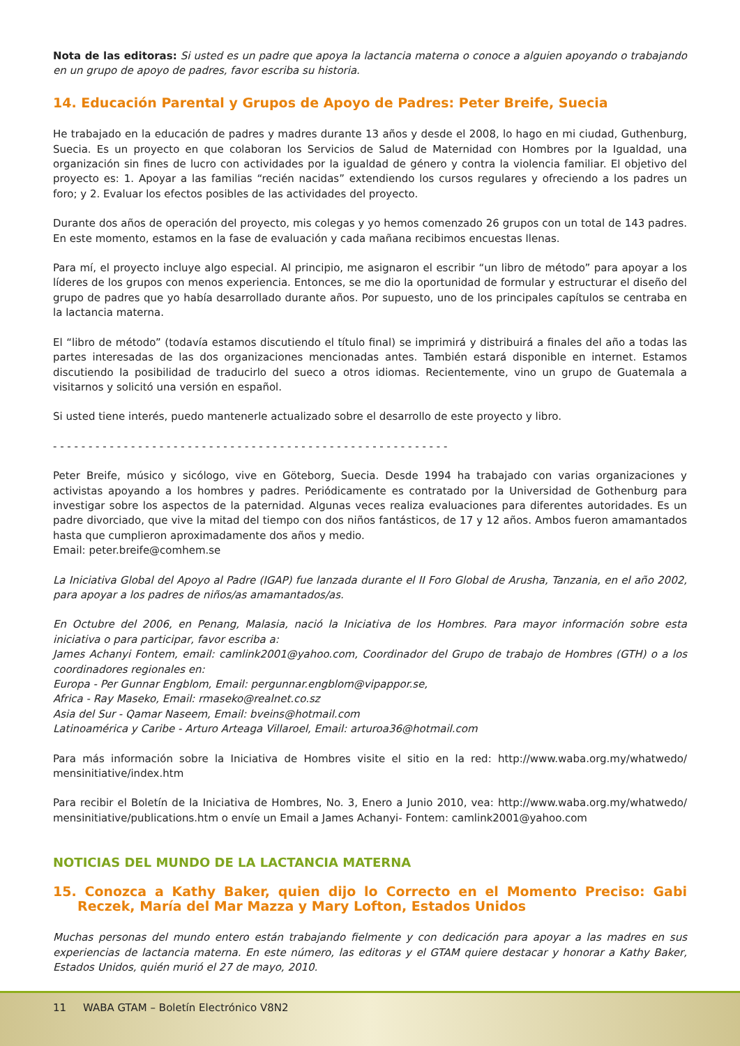Nota de las editoras: Si usted es un padre que apoya la lactancia materna o conoce a alguien apoyando o trabajando en un grupo de apoyo de padres, favor escriba su historia.
14. Educación Parental y Grupos de Apoyo de Padres: Peter Breife, Suecia
He trabajado en la educación de padres y madres durante 13 años y desde el 2008, lo hago en mi ciudad, Guthenburg, Suecia. Es un proyecto en que colaboran los Servicios de Salud de Maternidad con Hombres por la Igualdad, una organización sin fines de lucro con actividades por la igualdad de género y contra la violencia familiar. El objetivo del proyecto es: 1. Apoyar a las familias “recién nacidas” extendiendo los cursos regulares y ofreciendo a los padres un foro; y 2. Evaluar los efectos posibles de las actividades del proyecto.
Durante dos años de operación del proyecto, mis colegas y yo hemos comenzado 26 grupos con un total de 143 padres. En este momento, estamos en la fase de evaluación y cada mañana recibimos encuestas llenas.
Para mí, el proyecto incluye algo especial. Al principio, me asignaron el escribir “un libro de método” para apoyar a los líderes de los grupos con menos experiencia. Entonces, se me dio la oportunidad de formular y estructurar el diseño del grupo de padres que yo había desarrollado durante años. Por supuesto, uno de los principales capítulos se centraba en la lactancia materna.
El “libro de método” (todavía estamos discutiendo el título final) se imprimirá y distribuirá a finales del año a todas las partes interesadas de las dos organizaciones mencionadas antes. También estará disponible en internet. Estamos discutiendo la posibilidad de traducirlo del sueco a otros idiomas. Recientemente, vino un grupo de Guatemala a visitarnos y solicitó una versión en español.
Si usted tiene interés, puedo mantenerle actualizado sobre el desarrollo de este proyecto y libro.
- - - - - - - - - - - - - - - - - - - - - - - - - - - - - - - - - - - - - - - - - - - - - - - - - - - - - - - -
Peter Breife, músico y sicólogo, vive en Göteborg, Suecia. Desde 1994 ha trabajado con varias organizaciones y activistas apoyando a los hombres y padres. Periódicamente es contratado por la Universidad de Gothenburg para investigar sobre los aspectos de la paternidad. Algunas veces realiza evaluaciones para diferentes autoridades. Es un padre divorciado, que vive la mitad del tiempo con dos niños fantásticos, de 17 y 12 años. Ambos fueron amamantados hasta que cumplieron aproximadamente dos años y medio.
Email: peter.breife@comhem.se
La Iniciativa Global del Apoyo al Padre (IGAP) fue lanzada durante el II Foro Global de Arusha, Tanzania, en el año 2002, para apoyar a los padres de niños/as amamantados/as.
En Octubre del 2006, en Penang, Malasia, nació la Iniciativa de los Hombres. Para mayor información sobre esta iniciativa o para participar, favor escriba a:
James Achanyi Fontem, email: camlink2001@yahoo.com, Coordinador del Grupo de trabajo de Hombres (GTH) o a los coordinadores regionales en:
Europa - Per Gunnar Engblom, Email: pergunnar.engblom@vipappor.se,
Africa - Ray Maseko, Email: rmaseko@realnet.co.sz
Asia del Sur - Qamar Naseem, Email: bveins@hotmail.com
Latinoamérica y Caribe - Arturo Arteaga Villaroel, Email: arturoa36@hotmail.com
Para más información sobre la Iniciativa de Hombres visite el sitio en la red: http://www.waba.org.my/whatwedo/ mensinitiative/index.htm
Para recibir el Boletín de la Iniciativa de Hombres, No. 3, Enero a Junio 2010, vea: http://www.waba.org.my/whatwedo/ mensinitiative/publications.htm o envíe un Email a James Achanyi- Fontem: camlink2001@yahoo.com
NOTICIAS DEL MUNDO DE LA LACTANCIA MATERNA
15. Conozca a Kathy Baker, quien dijo lo Correcto en el Momento Preciso: Gabi Reczek, María del Mar Mazza y Mary Lofton, Estados Unidos
Muchas personas del mundo entero están trabajando fielmente y con dedicación para apoyar a las madres en sus experiencias de lactancia materna. En este número, las editoras y el GTAM quiere destacar y honorar a Kathy Baker, Estados Unidos, quién murió el 27 de mayo, 2010.
11 WABA GTAM – Boletín Electrónico V8N2